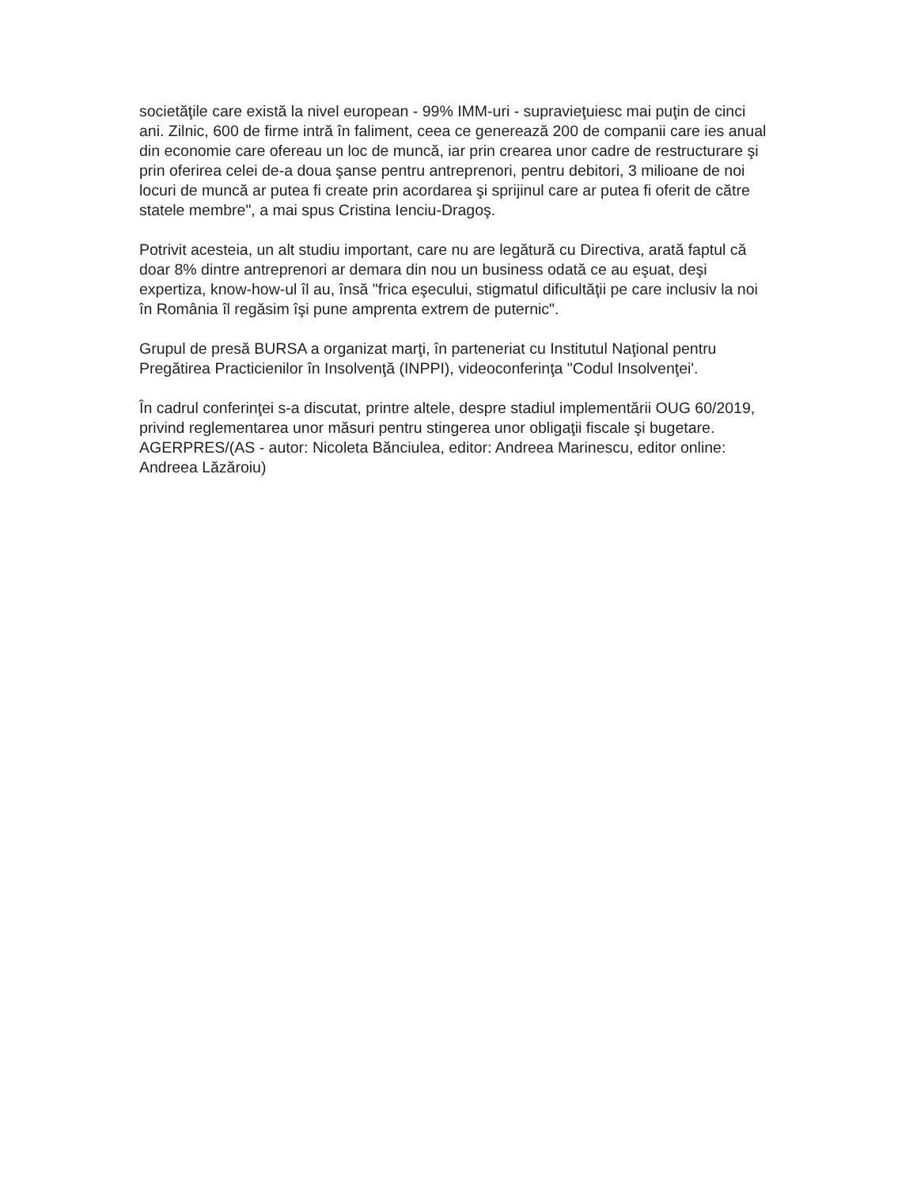societăţile care există la nivel european - 99% IMM-uri - supravieţuiesc mai puţin de cinci ani. Zilnic, 600 de firme intră în faliment, ceea ce generează 200 de companii care ies anual din economie care ofereau un loc de muncă, iar prin crearea unor cadre de restructurare şi prin oferirea celei de-a doua şanse pentru antreprenori, pentru debitori, 3 milioane de noi locuri de muncă ar putea fi create prin acordarea şi sprijinul care ar putea fi oferit de către statele membre", a mai spus Cristina Ienciu-Dragoş.
Potrivit acesteia, un alt studiu important, care nu are legătură cu Directiva, arată faptul că doar 8% dintre antreprenori ar demara din nou un business odată ce au eşuat, deşi expertiza, know-how-ul îl au, însă "frica eşecului, stigmatul dificultăţii pe care inclusiv la noi în România îl regăsim îşi pune amprenta extrem de puternic".
Grupul de presă BURSA a organizat marţi, în parteneriat cu Institutul Naţional pentru Pregătirea Practicienilor în Insolvenţă (INPPI), videoconferinţa "Codul Insolvenţei'.
În cadrul conferinţei s-a discutat, printre altele, despre stadiul implementării OUG 60/2019, privind reglementarea unor măsuri pentru stingerea unor obligaţii fiscale şi bugetare. AGERPRES/(AS - autor: Nicoleta Bănciulea, editor: Andreea Marinescu, editor online: Andreea Lăzăroiu)